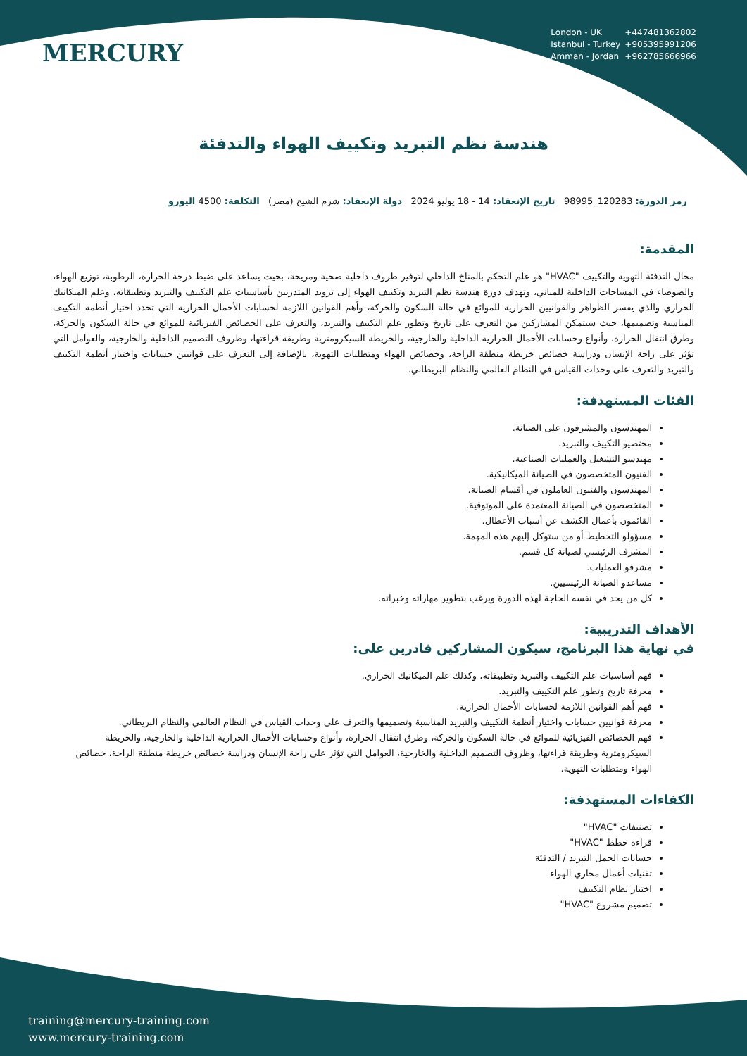MERCURY
London - UK +447481362802
Istanbul - Turkey +905395991206
Amman - Jordan +962785666966
هندسة نظم التبريد وتكييف الهواء والتدفئة
رمز الدورة: 120283_98995 تاريخ الإنعقاد: 14 - 18 يوليو 2024 دولة الإنعقاد: شرم الشيخ (مصر) التكلفة: 4500 اليورو
المقدمة:
مجال التدفئة التهوية والتكييف "HVAC" هو علم التحكم بالمناخ الداخلي لتوفير ظروف داخلية صحية ومريحة، بحيث يساعد على ضبط درجة الحرارة، الرطوبة، توزيع الهواء، والضوضاء في المساحات الداخلية للمباني، وتهدف دورة هندسة نظم التبريد وتكييف الهواء إلى تزويد المتدربين بأساسيات علم التكييف والتبريد وتطبيقاته، وعلم الميكانيك الحراري والذي يفسر الظواهر والقوانيين الحرارية للموائع في حالة السكون والحركة، وأهم القوانين اللازمة لحسابات الأحمال الحرارية التي تحدد اختيار أنظمة التكييف المناسبة وتصميمها، حيث سيتمكن المشاركين من التعرف على تاريخ وتطور علم التكييف والتبريد، والتعرف على الخصائص الفيزيائية للموائع في حالة السكون والحركة، وطرق انتقال الحرارة، وأنواع وحسابات الأحمال الحرارية الداخلية والخارجية، والخريطة السيكرومترية وطريقة قراءتها، وظروف التصميم الداخلية والخارجية، والعوامل التي تؤثر على راحة الإنسان ودراسة خصائص خريطة منطقة الراحة، وخصائص الهواء ومتطلبات التهوية، بالإضافة إلى التعرف على قوانيين حسابات واختيار أنظمة التكييف والتبريد والتعرف على وحدات القياس في النظام العالمي والنظام البريطاني.
الفئات المستهدفة:
المهندسون والمشرفون على الصيانة.
مختصيو التكييف والتبريد.
مهندسو التشغيل والعمليات الصناعية.
الفنيون المتخصصون في الصيانة الميكانيكية.
المهندسون والفنيون العاملون في أقسام الصيانة.
المتخصصون في الصيانة المعتمدة على الموثوقية.
القائمون بأعمال الكشف عن أسباب الأعطال.
مسؤولو التخطيط أو من ستوكل إليهم هذه المهمة.
المشرف الرئيسي لصيانة كل قسم.
مشرفو العمليات.
مساعدو الصيانة الرئيسيين.
كل من يجد في نفسه الحاجة لهذه الدورة ويرغب بتطوير مهاراته وخبراته.
الأهداف التدريبية:
في نهاية هذا البرنامج، سيكون المشاركين قادرين على:
فهم أساسيات علم التكييف والتبريد وتطبيقاته، وكذلك علم الميكانيك الحراري.
معرفة تاريخ وتطور علم التكييف والتبريد.
فهم أهم القوانين اللازمة لحسابات الأحمال الحرارية.
معرفة قوانيين حسابات واختيار أنظمة التكييف والتبريد المناسبة وتصميمها والتعرف على وحدات القياس في النظام العالمي والنظام البريطاني.
فهم الخصائص الفيزيائية للموائع في حالة السكون والحركة، وطرق انتقال الحرارة، وأنواع وحسابات الأحمال الحرارية الداخلية والخارجية، والخريطة السيكرومترية وطريقة قراءتها، وظروف التصميم الداخلية والخارجية، العوامل التي تؤثر على راحة الإنسان ودراسة خصائص خريطة منطقة الراحة، خصائص الهواء ومتطلبات التهوية.
الكفاءات المستهدفة:
تصنيفات "HVAC"
قراءة خطط "HVAC"
حسابات الحمل التبريد / التدفئة
تقنيات أعمال مجاري الهواء
اختيار نظام التكييف
تصميم مشروع "HVAC"
training@mercury-training.com
www.mercury-training.com